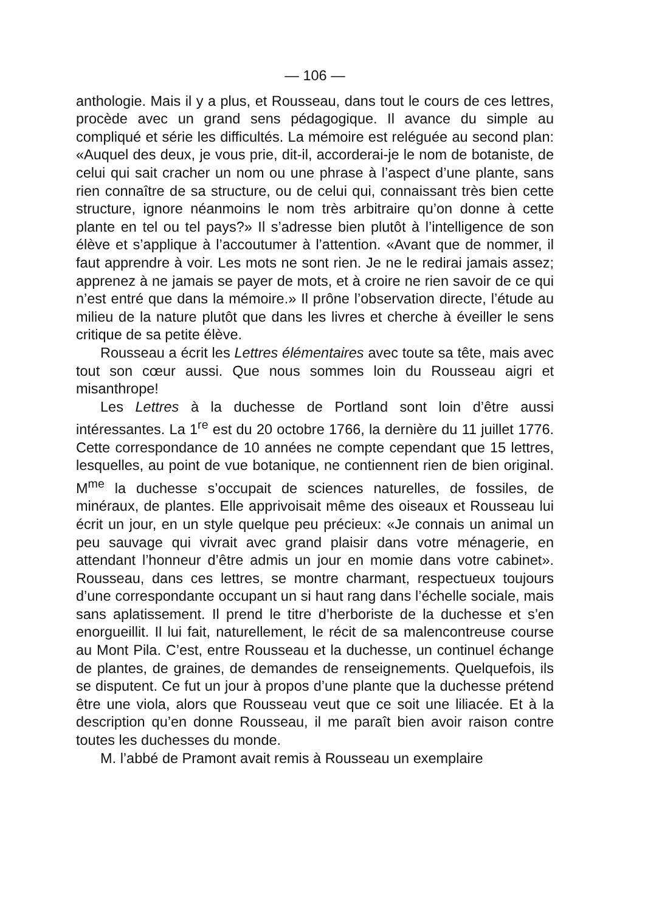— 106 —
anthologie. Mais il y a plus, et Rousseau, dans tout le cours de ces lettres, procède avec un grand sens pédagogique. Il avance du simple au compliqué et série les difficultés. La mémoire est reléguée au second plan: «Auquel des deux, je vous prie, dit-il, accorderai-je le nom de botaniste, de celui qui sait cracher un nom ou une phrase à l’aspect d’une plante, sans rien connaître de sa structure, ou de celui qui, connaissant très bien cette structure, ignore néanmoins le nom très arbitraire qu’on donne à cette plante en tel ou tel pays?» Il s’adresse bien plutôt à l’intelligence de son élève et s’applique à l’accoutumer à l’attention. «Avant que de nommer, il faut apprendre à voir. Les mots ne sont rien. Je ne le redirai jamais assez; apprenez à ne jamais se payer de mots, et à croire ne rien savoir de ce qui n’est entré que dans la mémoire.» Il prône l’observation directe, l’étude au milieu de la nature plutôt que dans les livres et cherche à éveiller le sens critique de sa petite élève.
Rousseau a écrit les Lettres élémentaires avec toute sa tête, mais avec tout son cœur aussi. Que nous sommes loin du Rousseau aigri et misanthrope!
Les Lettres à la duchesse de Portland sont loin d’être aussi intéressantes. La 1<sup>re</sup> est du 20 octobre 1766, la dernière du 11 juillet 1776. Cette correspondance de 10 années ne compte cependant que 15 lettres, lesquelles, au point de vue botanique, ne contiennent rien de bien original. M<sup>me</sup> la duchesse s’occupait de sciences naturelles, de fossiles, de minéraux, de plantes. Elle apprivoisait même des oiseaux et Rousseau lui écrit un jour, en un style quelque peu précieux: «Je connais un animal un peu sauvage qui vivrait avec grand plaisir dans votre ménagerie, en attendant l’honneur d’être admis un jour en momie dans votre cabinet». Rousseau, dans ces lettres, se montre charmant, respectueux toujours d’une correspondante occupant un si haut rang dans l’échelle sociale, mais sans aplatissement. Il prend le titre d’herboriste de la duchesse et s’en enorgueillit. Il lui fait, naturellement, le récit de sa malencontreuse course au Mont Pila. C’est, entre Rousseau et la duchesse, un continuel échange de plantes, de graines, de demandes de renseignements. Quelquefois, ils se disputent. Ce fut un jour à propos d’une plante que la duchesse prétend être une viola, alors que Rousseau veut que ce soit une liliacée. Et à la description qu’en donne Rousseau, il me paraît bien avoir raison contre toutes les duchesses du monde.
M. l’abbé de Pramont avait remis à Rousseau un exemplaire